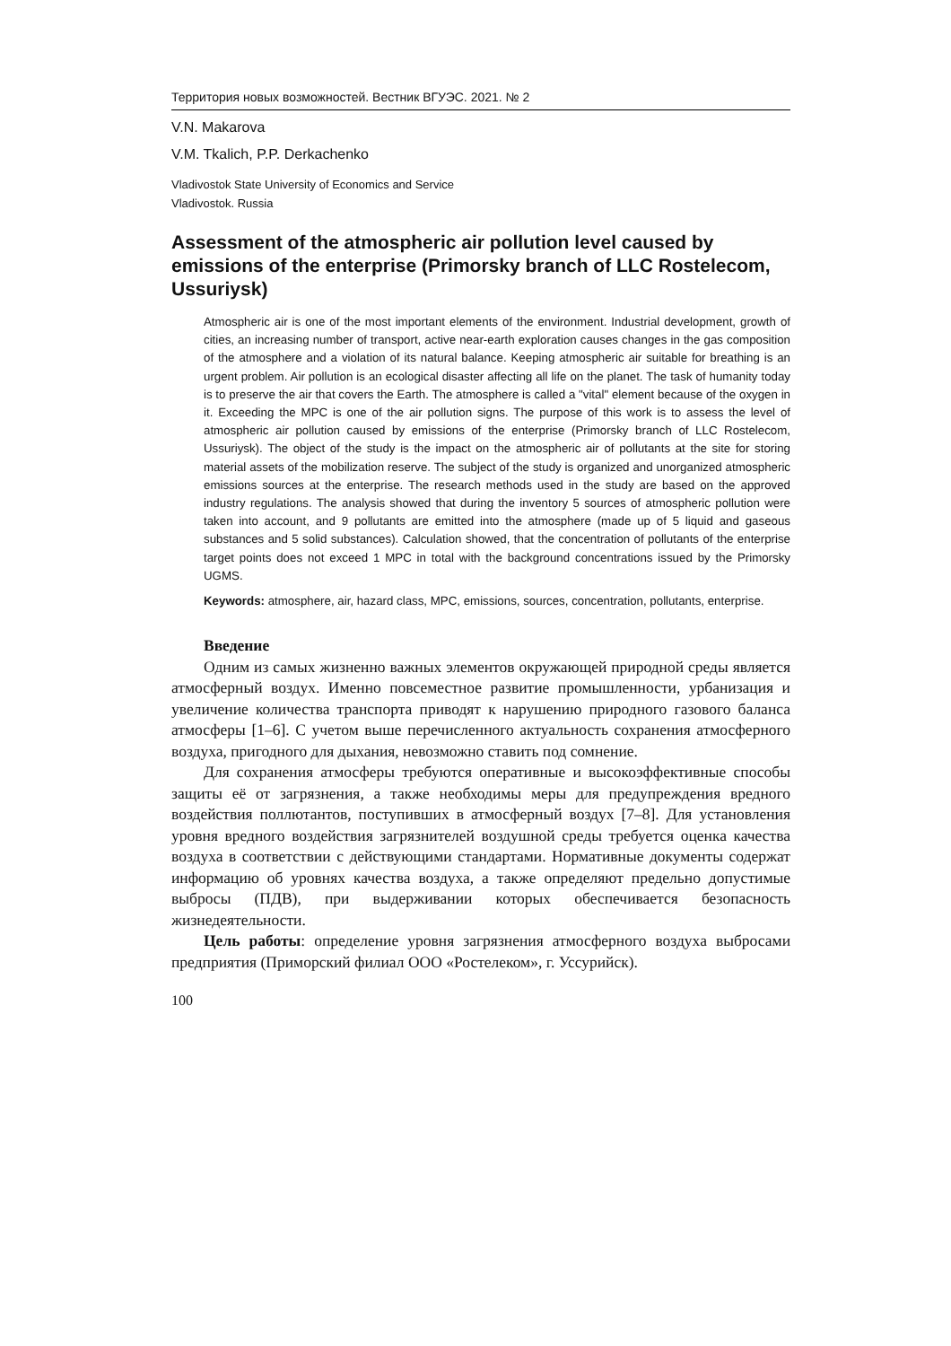Территория новых возможностей. Вестник ВГУЭС. 2021. № 2
V.N. Makarova
V.M. Tkalich, P.P. Derkachenko
Vladivostok State University of Economics and Service
Vladivostok. Russia
Assessment of the atmospheric air pollution level caused by emissions of the enterprise (Primorsky branch of LLC Rostelecom, Ussuriysk)
Atmospheric air is one of the most important elements of the environment. Industrial development, growth of cities, an increasing number of transport, active near-earth exploration causes changes in the gas composition of the atmosphere and a violation of its natural balance. Keeping atmospheric air suitable for breathing is an urgent problem. Air pollution is an ecological disaster affecting all life on the planet. The task of humanity today is to preserve the air that covers the Earth. The atmosphere is called a "vital" element because of the oxygen in it. Exceeding the MPC is one of the air pollution signs. The purpose of this work is to assess the level of atmospheric air pollution caused by emissions of the enterprise (Primorsky branch of LLC Rostelecom, Ussuriysk). The object of the study is the impact on the atmospheric air of pollutants at the site for storing material assets of the mobilization reserve. The subject of the study is organized and unorganized atmospheric emissions sources at the enterprise. The research methods used in the study are based on the approved industry regulations. The analysis showed that during the inventory 5 sources of atmospheric pollution were taken into account, and 9 pollutants are emitted into the atmosphere (made up of 5 liquid and gaseous substances and 5 solid substances). Calculation showed, that the concentration of pollutants of the enterprise target points does not exceed 1 MPC in total with the background concentrations issued by the Primorsky UGMS.
Keywords: atmosphere, air, hazard class, MPC, emissions, sources, concentration, pollutants, enterprise.
Введение
Одним из самых жизненно важных элементов окружающей природной среды является атмосферный воздух. Именно повсеместное развитие промышленности, урбанизация и увеличение количества транспорта приводят к нарушению природного газового баланса атмосферы [1–6]. С учетом выше перечисленного актуальность сохранения атмосферного воздуха, пригодного для дыхания, невозможно ставить под сомнение.
Для сохранения атмосферы требуются оперативные и высокоэффективные способы защиты её от загрязнения, а также необходимы меры для предупреждения вредного воздействия поллютантов, поступивших в атмосферный воздух [7–8]. Для установления уровня вредного воздействия загрязнителей воздушной среды требуется оценка качества воздуха в соответствии с действующими стандартами. Нормативные документы содержат информацию об уровнях качества воздуха, а также определяют предельно допустимые выбросы (ПДВ), при выдерживании которых обеспечивается безопасность жизнедеятельности.
Цель работы: определение уровня загрязнения атмосферного воздуха выбросами предприятия (Приморский филиал ООО «Ростелеком», г. Уссурийск).
100